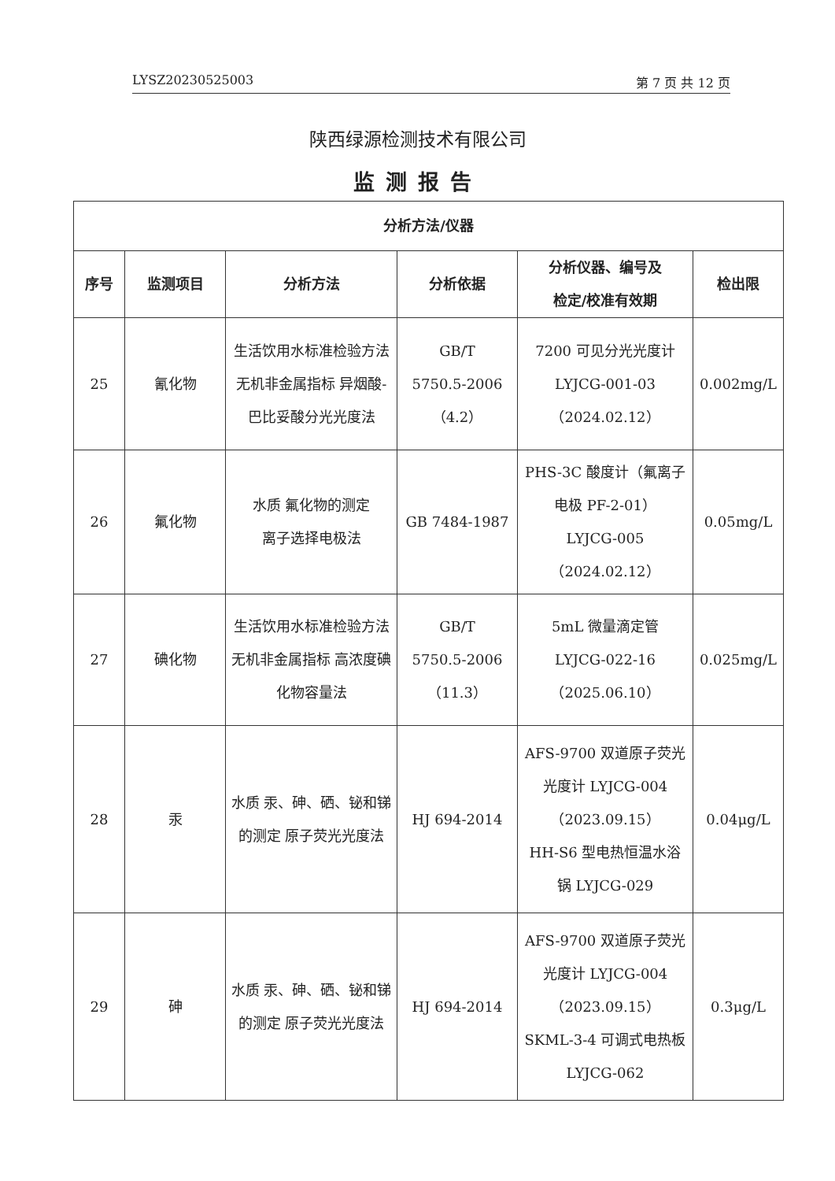LYSZ20230525003 第 7 页 共 12 页
陕西绿源检测技术有限公司
监测报告
| 分析方法/仪器 | | | | | |
| --- | --- | --- | --- | --- | --- |
| 序号 | 监测项目 | 分析方法 | 分析依据 | 分析仪器、编号及 检定/校准有效期 | 检出限 |
| 25 | 氰化物 | 生活饮用水标准检验方法 无机非金属指标 异烟酸-巴比妥酸分光光度法 | GB/T 5750.5-2006 （4.2） | 7200 可见分光光度计 LYJCG-001-03 （2024.02.12） | 0.002mg/L |
| 26 | 氟化物 | 水质 氟化物的测定 离子选择电极法 | GB 7484-1987 | PHS-3C 酸度计（氟离子电极 PF-2-01） LYJCG-005 （2024.02.12） | 0.05mg/L |
| 27 | 碘化物 | 生活饮用水标准检验方法 无机非金属指标 高浓度碘化物容量法 | GB/T 5750.5-2006 （11.3） | 5mL 微量滴定管 LYJCG-022-16 （2025.06.10） | 0.025mg/L |
| 28 | 汞 | 水质 汞、砷、硒、铋和锑的测定 原子荧光光度法 | HJ 694-2014 | AFS-9700 双道原子荧光光度计 LYJCG-004 （2023.09.15） HH-S6 型电热恒温水浴锅 LYJCG-029 | 0.04μg/L |
| 29 | 砷 | 水质 汞、砷、硒、铋和锑的测定 原子荧光光度法 | HJ 694-2014 | AFS-9700 双道原子荧光光度计 LYJCG-004 （2023.09.15） SKML-3-4 可调式电热板 LYJCG-062 | 0.3μg/L |